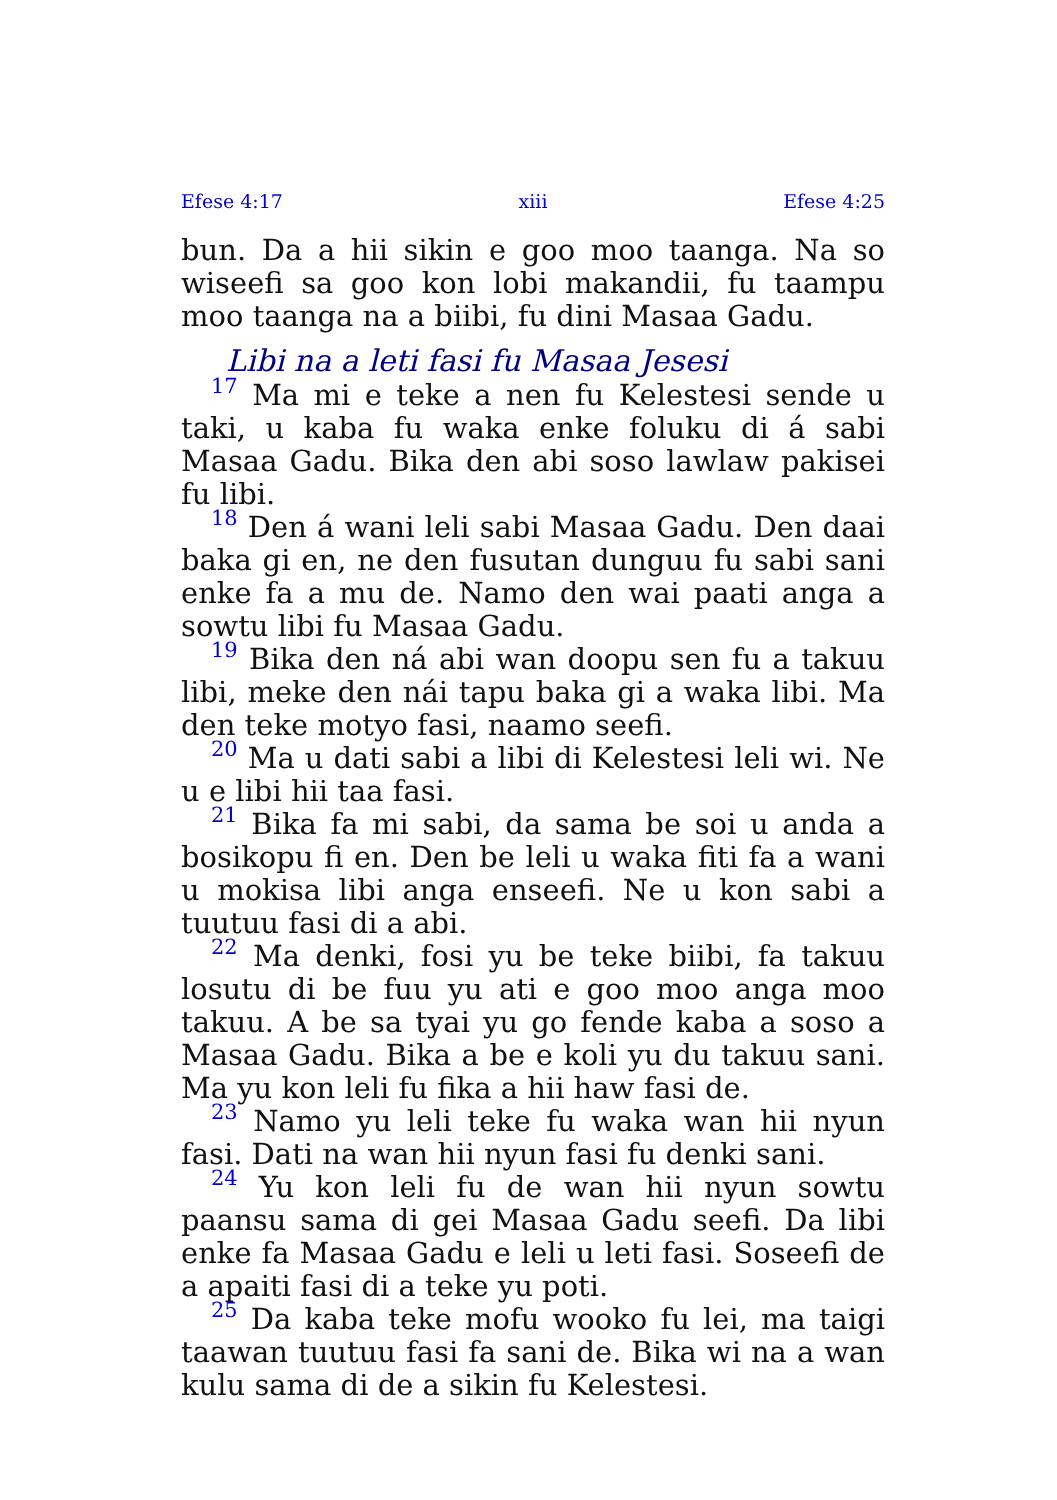Efese 4:17 xiii Efese 4:25
bun. Da a hii sikin e goo moo taanga. Na so wiseefi sa goo kon lobi makandii, fu taampu moo taanga na a biibi, fu dini Masaa Gadu.
Libi na a leti fasi fu Masaa Jesesi
<sup>17</sup> Ma mi e teke a nen fu Kelestesi sende u taki, u kaba fu waka enke foluku di á sabi Masaa Gadu. Bika den abi soso lawlaw pakisei fu libi.
<sup>18</sup> Den á wani leli sabi Masaa Gadu. Den daai baka gi en, ne den fusutan dunguu fu sabi sani enke fa a mu de. Namo den wai paati anga a sowtu libi fu Masaa Gadu.
<sup>19</sup> Bika den ná abi wan doopu sen fu a takuu libi, meke den nái tapu baka gi a waka libi. Ma den teke motyo fasi, naamo seefi.
<sup>20</sup> Ma u dati sabi a libi di Kelestesi leli wi. Ne u e libi hii taa fasi.
<sup>21</sup> Bika fa mi sabi, da sama be soi u anda a bosikopu fi en. Den be leli u waka fiti fa a wani u mokisa libi anga enseefi. Ne u kon sabi a tuutuu fasi di a abi.
<sup>22</sup> Ma denki, fosi yu be teke biibi, fa takuu losutu di be fuu yu ati e goo moo anga moo takuu. A be sa tyai yu go fende kaba a soso a Masaa Gadu. Bika a be e koli yu du takuu sani. Ma yu kon leli fu fika a hii haw fasi de.
<sup>23</sup> Namo yu leli teke fu waka wan hii nyun fasi. Dati na wan hii nyun fasi fu denki sani.
<sup>24</sup> Yu kon leli fu de wan hii nyun sowtu paansu sama di gei Masaa Gadu seefi. Da libi enke fa Masaa Gadu e leli u leti fasi. Soseefi de a apaiti fasi di a teke yu poti.
<sup>25</sup> Da kaba teke mofu wooko fu lei, ma taigi taawan tuutuu fasi fa sani de. Bika wi na a wan kulu sama di de a sikin fu Kelestesi.